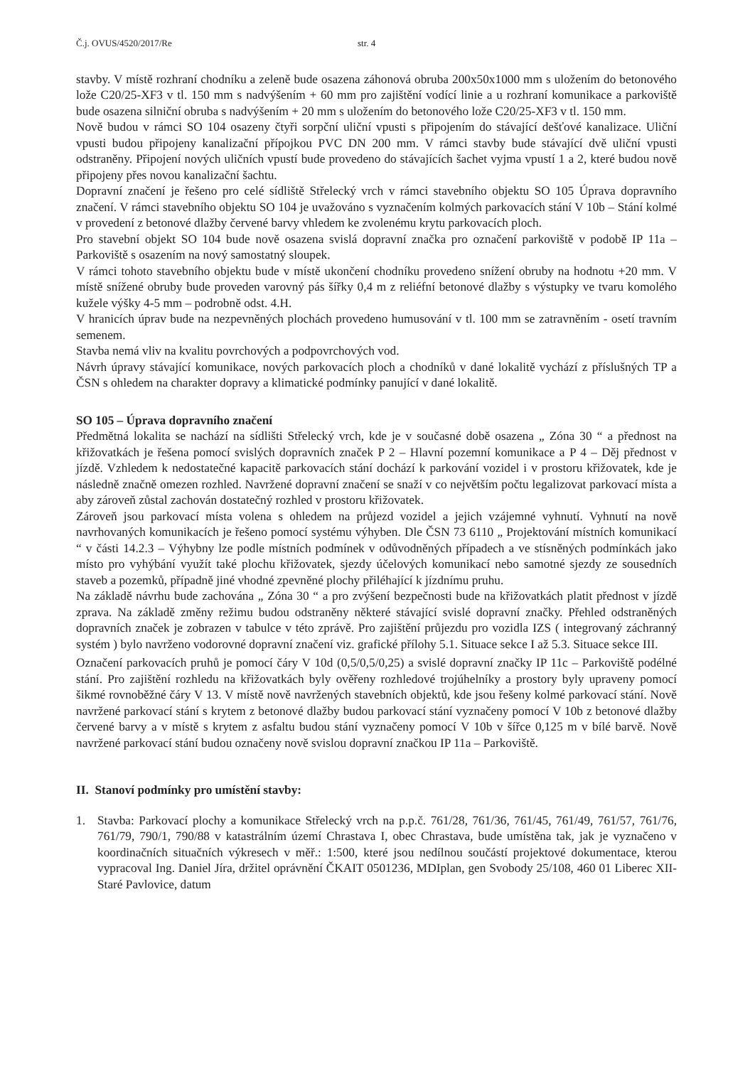Č.j. OVUS/4520/2017/Re str. 4
stavby. V místě rozhraní chodníku a zeleně bude osazena záhonová obruba 200x50x1000 mm s uložením do betonového lože C20/25-XF3 v tl. 150 mm s nadvýšením + 60 mm pro zajištění vodící linie a u rozhraní komunikace a parkoviště bude osazena silniční obruba s nadvýšením + 20 mm s uložením do betonového lože C20/25-XF3 v tl. 150 mm.
Nově budou v rámci SO 104 osazeny čtyři sorpční uliční vpusti s připojením do stávající dešťové kanalizace. Uliční vpusti budou připojeny kanalizační přípojkou PVC DN 200 mm. V rámci stavby bude stávající dvě uliční vpusti odstraněny. Připojení nových uličních vpustí bude provedeno do stávajících šachet vyjma vpustí 1 a 2, které budou nově připojeny přes novou kanalizační šachtu.
Dopravní značení je řešeno pro celé sídliště Střelecký vrch v rámci stavebního objektu SO 105 Úprava dopravního značení. V rámci stavebního objektu SO 104 je uvažováno s vyznačením kolmých parkovacích stání V 10b – Stání kolmé v provedení z betonové dlažby červené barvy vhledem ke zvolenému krytu parkovacích ploch.
Pro stavební objekt SO 104 bude nově osazena svislá dopravní značka pro označení parkoviště v podobě IP 11a – Parkoviště s osazením na nový samostatný sloupek.
V rámci tohoto stavebního objektu bude v místě ukončení chodníku provedeno snížení obruby na hodnotu +20 mm. V místě snížené obruby bude proveden varovný pás šířky 0,4 m z reliéfní betonové dlažby s výstupky ve tvaru komolého kužele výšky 4-5 mm – podrobně odst. 4.H.
V hranicích úprav bude na nezpevněných plochách provedeno humusování v tl. 100 mm se zatravněním - osetí travním semenem.
Stavba nemá vliv na kvalitu povrchových a podpovrchových vod.
Návrh úpravy stávající komunikace, nových parkovacích ploch a chodníků v dané lokalitě vychází z příslušných TP a ČSN s ohledem na charakter dopravy a klimatické podmínky panující v dané lokalitě.
SO 105 – Úprava dopravního značení
Předmětná lokalita se nachází na sídlišti Střelecký vrch, kde je v současné době osazena „ Zóna 30 “ a přednost na křižovatkách je řešena pomocí svislých dopravních značek P 2 – Hlavní pozemní komunikace a P 4 – Děj přednost v jízdě. Vzhledem k nedostatečné kapacitě parkovacích stání dochází k parkování vozidel i v prostoru křižovatek, kde je následně značně omezen rozhled. Navržené dopravní značení se snaží v co největším počtu legalizovat parkovací místa a aby zároveň zůstal zachován dostatečný rozhled v prostoru křižovatek.
Zároveň jsou parkovací místa volena s ohledem na průjezd vozidel a jejich vzájemné vyhnutí. Vyhnutí na nově navrhovaných komunikacích je řešeno pomocí systému výhyben. Dle ČSN 73 6110 „ Projektování místních komunikací “ v části 14.2.3 – Výhybny lze podle místních podmínek v odůvodněných případech a ve stísněných podmínkách jako místo pro vyhýbání využít také plochu křižovatek, sjezdy účelových komunikací nebo samotné sjezdy ze sousedních staveb a pozemků, případně jiné vhodné zpevněné plochy přiléhající k jízdnímu pruhu.
Na základě návrhu bude zachována „ Zóna 30 “ a pro zvýšení bezpečnosti bude na křižovatkách platit přednost v jízdě zprava. Na základě změny režimu budou odstraněny některé stávající svislé dopravní značky. Přehled odstraněných dopravních značek je zobrazen v tabulce v této zprávě. Pro zajištění průjezdu pro vozidla IZS ( integrovaný záchranný systém ) bylo navrženo vodorovné dopravní značení viz. grafické přílohy 5.1. Situace sekce I až 5.3. Situace sekce III.
Označení parkovacích pruhů je pomocí čáry V 10d (0,5/0,5/0,25) a svislé dopravní značky IP 11c – Parkoviště podélné stání. Pro zajištění rozhledu na křižovatkách byly ověřeny rozhledové trojúhelníky a prostory byly upraveny pomocí šikmé rovnoběžné čáry V 13. V místě nově navržených stavebních objektů, kde jsou řešeny kolmé parkovací stání. Nově navržené parkovací stání s krytem z betonové dlažby budou parkovací stání vyznačeny pomocí V 10b z betonové dlažby červené barvy a v místě s krytem z asfaltu budou stání vyznačeny pomocí V 10b v šířce 0,125 m v bílé barvě. Nově navržené parkovací stání budou označeny nově svislou dopravní značkou IP 11a – Parkoviště.
II. Stanoví podmínky pro umístění stavby:
1. Stavba: Parkovací plochy a komunikace Střelecký vrch na p.p.č. 761/28, 761/36, 761/45, 761/49, 761/57, 761/76, 761/79, 790/1, 790/88 v katastrálním území Chrastava I, obec Chrastava, bude umístěna tak, jak je vyznačeno v koordinačních situačních výkresech v měř.: 1:500, které jsou nedílnou součástí projektové dokumentace, kterou vypracoval Ing. Daniel Jíra, držitel oprávnění ČKAIT 0501236, MDIplan, gen Svobody 25/108, 460 01 Liberec XII- Staré Pavlovice, datum